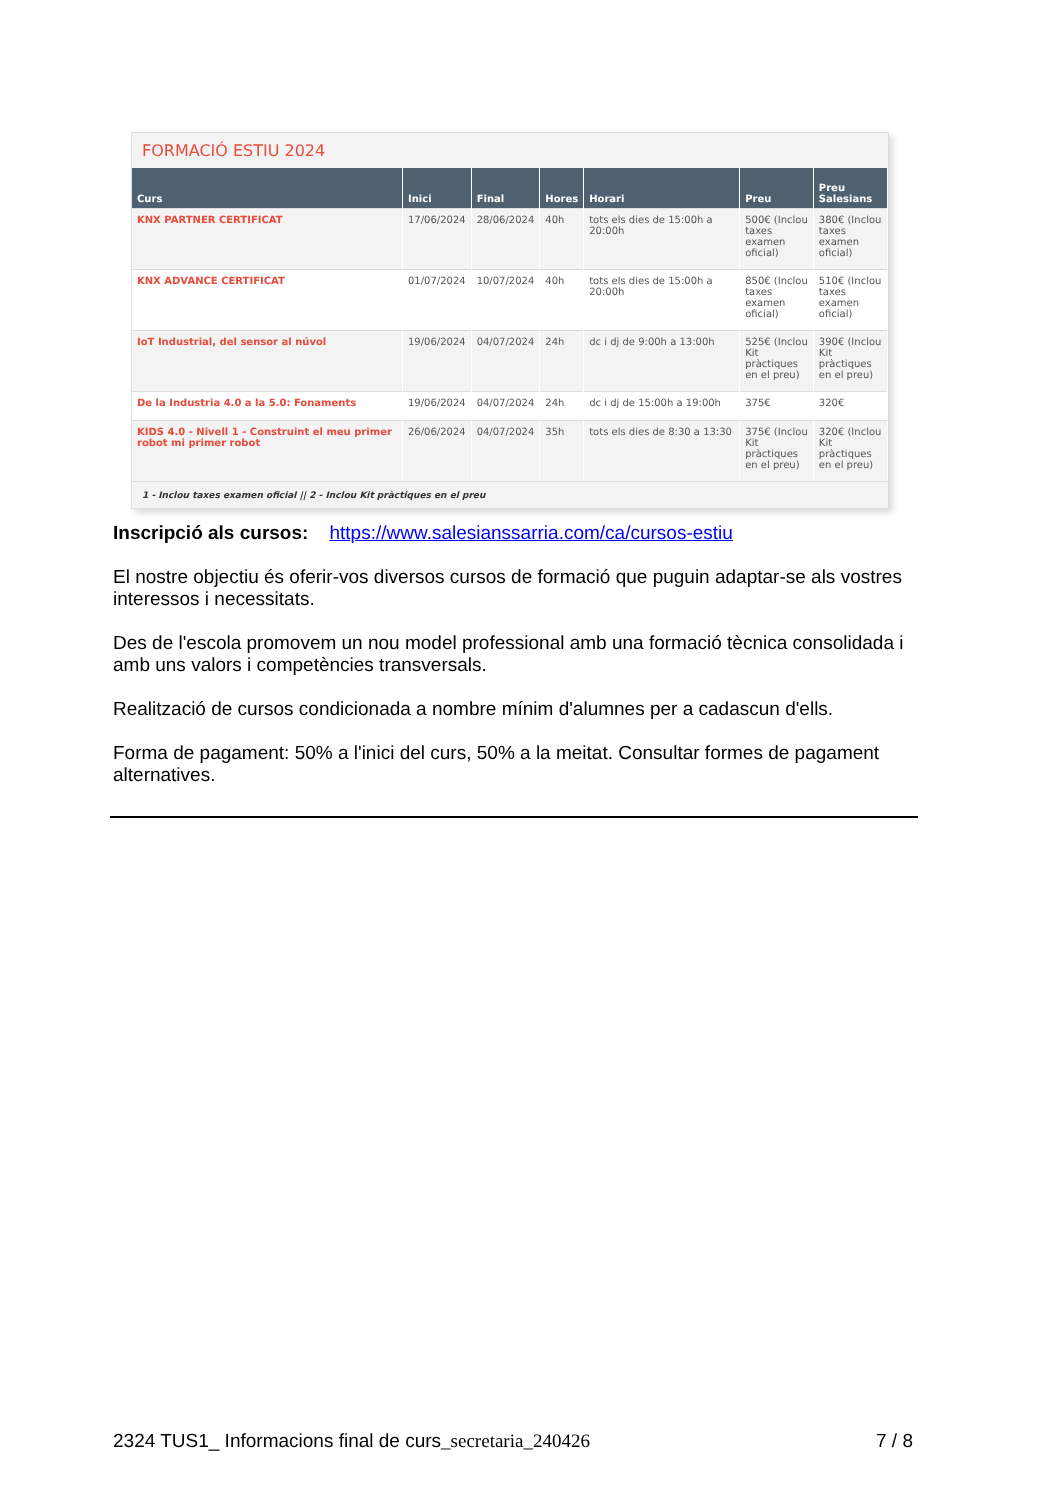FORMACIÓ ESTIU 2024
| Curs | Inici | Final | Hores | Horari | Preu | Preu Salesians |
| --- | --- | --- | --- | --- | --- | --- |
| KNX PARTNER CERTIFICAT | 17/06/2024 | 28/06/2024 | 40h | tots els dies de 15:00h a 20:00h | 500€ (Inclou taxes examen oficial) | 380€ (Inclou taxes examen oficial) |
| KNX ADVANCE CERTIFICAT | 01/07/2024 | 10/07/2024 | 40h | tots els dies de 15:00h a 20:00h | 850€ (Inclou taxes examen oficial) | 510€ (Inclou taxes examen oficial) |
| IoT Industrial, del sensor al núvol | 19/06/2024 | 04/07/2024 | 24h | dc i dj de 9:00h a 13:00h | 525€ (Inclou Kit pràctiques en el preu) | 390€ (Inclou Kit pràctiques en el preu) |
| De la Industria 4.0 a la 5.0: Fonaments | 19/06/2024 | 04/07/2024 | 24h | dc i dj de 15:00h a 19:00h | 375€ | 320€ |
| KIDS 4.0 - Nivell 1 - Construint el meu primer robot mi primer robot | 26/06/2024 | 04/07/2024 | 35h | tots els dies de 8:30 a 13:30 | 375€ (Inclou Kit pràctiques en el preu) | 320€ (Inclou Kit pràctiques en el preu) |
1 - Inclou taxes examen oficial || 2 - Inclou Kit pràctiques en el preu
Inscripció als cursos: https://www.salesianssarria.com/ca/cursos-estiu
El nostre objectiu és oferir-vos diversos cursos de formació que puguin adaptar-se als vostres interessos i necessitats.
Des de l'escola promovem un nou model professional amb una formació tècnica consolidada i amb uns valors i competències transversals.
Realització de cursos condicionada a nombre mínim d'alumnes per a cadascun d'ells.
Forma de pagament: 50% a l'inici del curs, 50% a la meitat. Consultar formes de pagament alternatives.
2324 TUS1_ Informacions final de curs_secretaria_240426 7 / 8